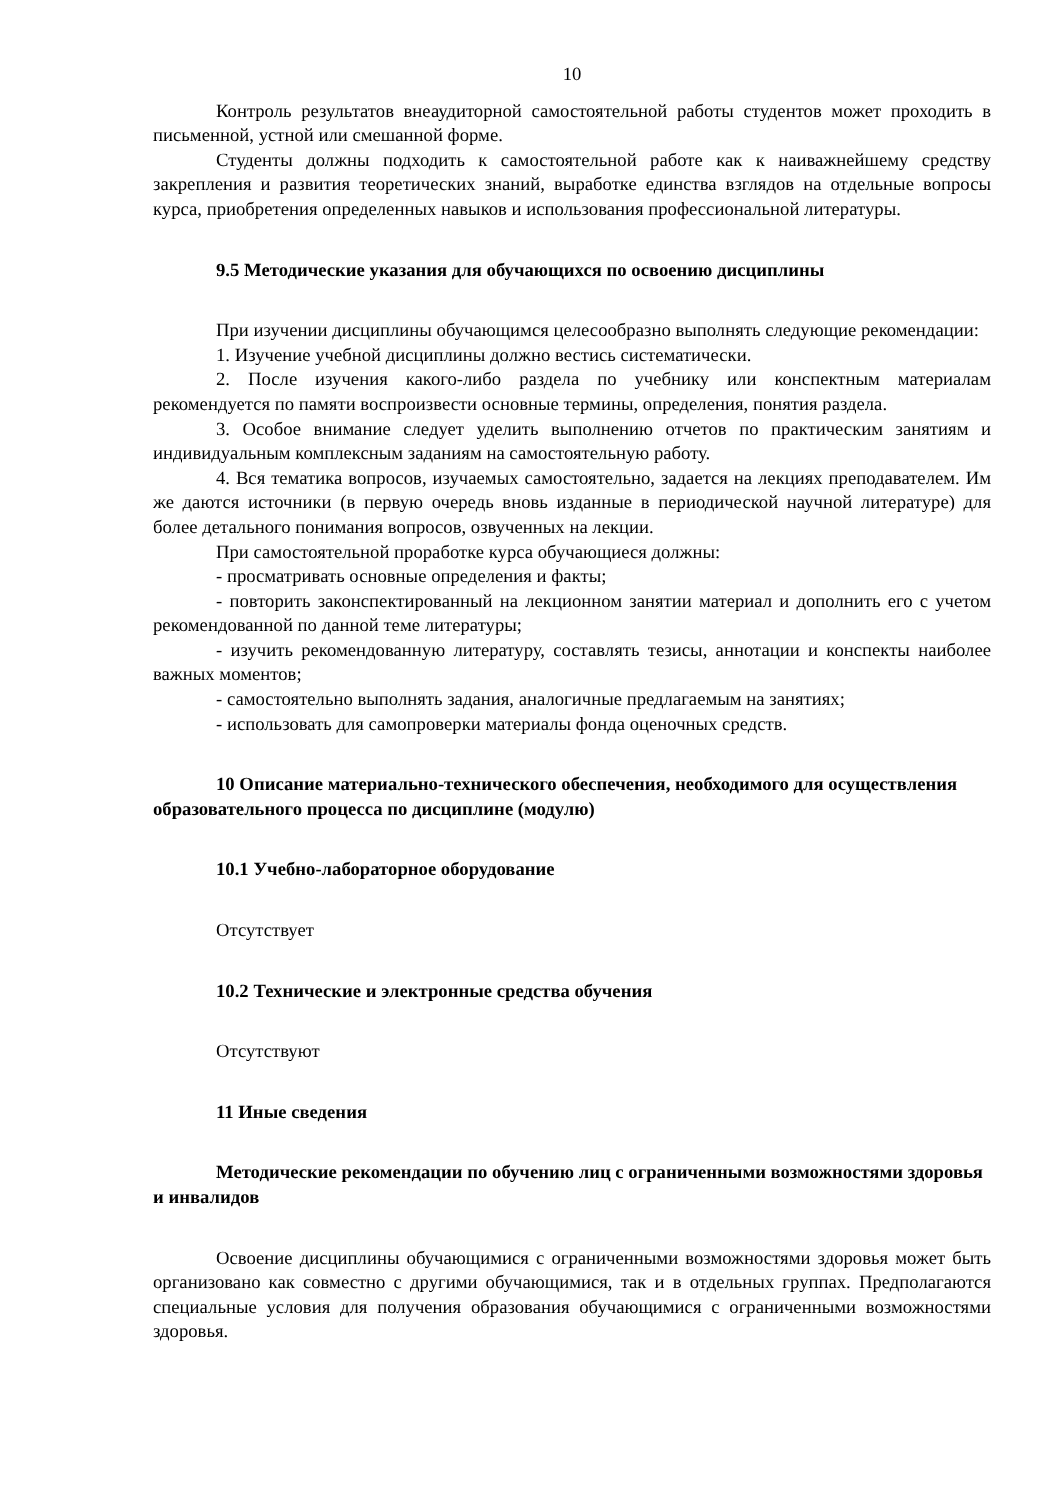10
Контроль результатов внеаудиторной самостоятельной работы студентов может проходить в письменной, устной или смешанной форме.
Студенты должны подходить к самостоятельной работе как к наиважнейшему средству закрепления и развития теоретических знаний, выработке единства взглядов на отдельные вопросы курса, приобретения определенных навыков и использования профессиональной литературы.
9.5 Методические указания для обучающихся по освоению дисциплины
При изучении дисциплины обучающимся целесообразно выполнять следующие рекомендации:
1. Изучение учебной дисциплины должно вестись систематически.
2. После изучения какого-либо раздела по учебнику или конспектным материалам рекомендуется по памяти воспроизвести основные термины, определения, понятия раздела.
3. Особое внимание следует уделить выполнению отчетов по практическим занятиям и индивидуальным комплексным заданиям на самостоятельную работу.
4. Вся тематика вопросов, изучаемых самостоятельно, задается на лекциях преподавателем. Им же даются источники (в первую очередь вновь изданные в периодической научной литературе) для более детального понимания вопросов, озвученных на лекции.
При самостоятельной проработке курса обучающиеся должны:
- просматривать основные определения и факты;
- повторить законспектированный на лекционном занятии материал и дополнить его с учетом рекомендованной по данной теме литературы;
- изучить рекомендованную литературу, составлять тезисы, аннотации и конспекты наиболее важных моментов;
- самостоятельно выполнять задания, аналогичные предлагаемым на занятиях;
- использовать для самопроверки материалы фонда оценочных средств.
10 Описание материально-технического обеспечения, необходимого для осуществления образовательного процесса по дисциплине (модулю)
10.1 Учебно-лабораторное оборудование
Отсутствует
10.2 Технические и электронные средства обучения
Отсутствуют
11 Иные сведения
Методические рекомендации по обучению лиц с ограниченными возможностями здоровья и инвалидов
Освоение дисциплины обучающимися с ограниченными возможностями здоровья может быть организовано как совместно с другими обучающимися, так и в отдельных группах. Предполагаются специальные условия для получения образования обучающимися с ограниченными возможностями здоровья.